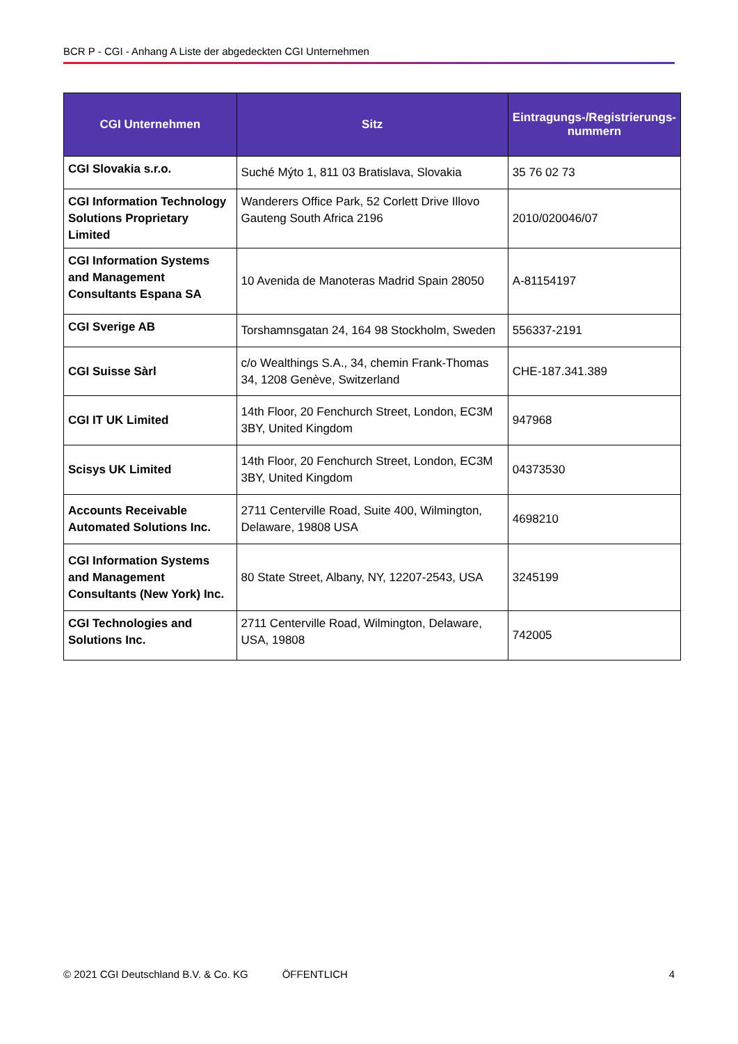BCR P - CGI - Anhang A Liste der abgedeckten CGI Unternehmen
| CGI Unternehmen | Sitz | Eintragungs-/Registrierungs-nummern |
| --- | --- | --- |
| CGI Slovakia s.r.o. | Suché Mýto 1, 811 03 Bratislava, Slovakia | 35 76 02 73 |
| CGI Information Technology Solutions Proprietary Limited | Wanderers Office Park, 52 Corlett Drive Illovo Gauteng South Africa 2196 | 2010/020046/07 |
| CGI Information Systems and Management Consultants Espana SA | 10 Avenida de Manoteras Madrid Spain 28050 | A-81154197 |
| CGI Sverige AB | Torshamnsgatan 24, 164 98 Stockholm, Sweden | 556337-2191 |
| CGI Suisse Sàrl | c/o Wealthings S.A., 34, chemin Frank-Thomas 34, 1208 Genève, Switzerland | CHE-187.341.389 |
| CGI IT UK Limited | 14th Floor, 20 Fenchurch Street, London, EC3M 3BY, United Kingdom | 947968 |
| Scisys UK Limited | 14th Floor, 20 Fenchurch Street, London, EC3M 3BY, United Kingdom | 04373530 |
| Accounts Receivable Automated Solutions Inc. | 2711 Centerville Road, Suite 400, Wilmington, Delaware, 19808 USA | 4698210 |
| CGI Information Systems and Management Consultants (New York) Inc. | 80 State Street, Albany, NY, 12207-2543, USA | 3245199 |
| CGI Technologies and Solutions Inc. | 2711 Centerville Road, Wilmington, Delaware, USA, 19808 | 742005 |
© 2021 CGI Deutschland B.V. & Co. KG ÖFFENTLICH 4